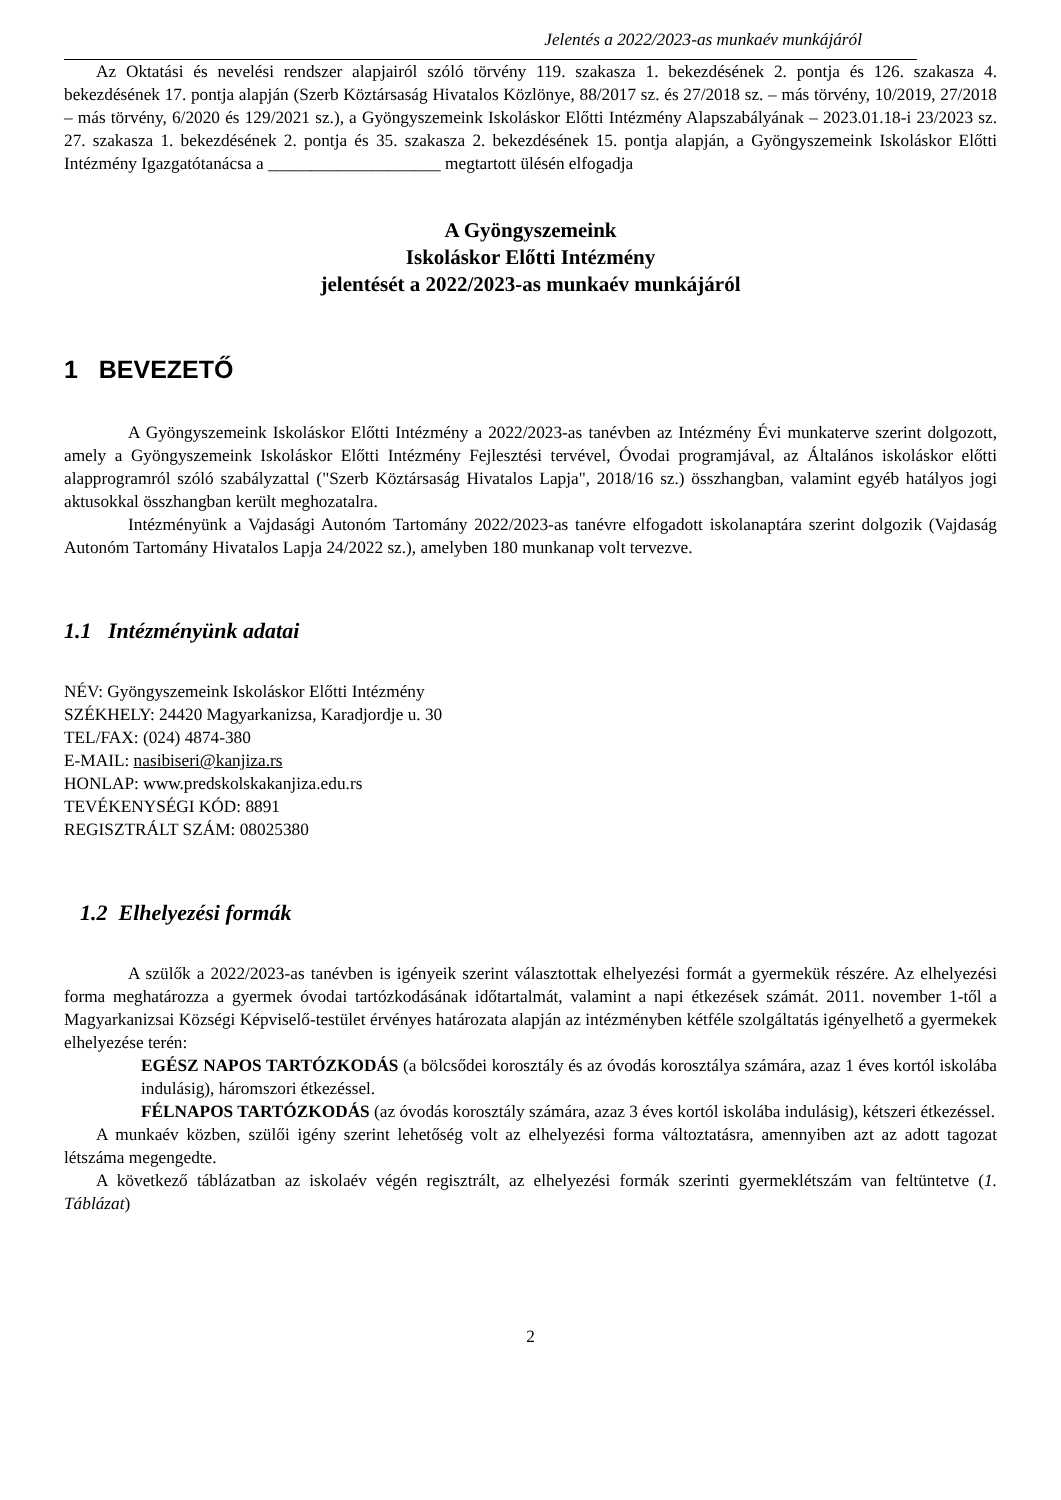Jelentés a 2022/2023-as munkaév munkájáról
Az Oktatási és nevelési rendszer alapjairól szóló törvény 119. szakasza 1. bekezdésének 2. pontja és 126. szakasza 4. bekezdésének 17. pontja alapján (Szerb Köztársaság Hivatalos Közlönye, 88/2017 sz. és 27/2018 sz. – más törvény, 10/2019, 27/2018 – más törvény, 6/2020 és 129/2021 sz.), a Gyöngyszemeink Iskoláskor Előtti Intézmény Alapszabályának – 2023.01.18-i 23/2023 sz. 27. szakasza 1. bekezdésének 2. pontja és 35. szakasza 2. bekezdésének 15. pontja alapján, a Gyöngyszemeink Iskoláskor Előtti Intézmény Igazgatótanácsa a ____________________ megtartott ülésén elfogadja
A Gyöngyszemeink
Iskoláskor Előtti Intézmény
jelentését a 2022/2023-as munkaév munkájáról
1 BEVEZETŐ
A Gyöngyszemeink Iskoláskor Előtti Intézmény a 2022/2023-as tanévben az Intézmény Évi munkaterve szerint dolgozott, amely a Gyöngyszemeink Iskoláskor Előtti Intézmény Fejlesztési tervével, Óvodai programjával, az Általános iskoláskor előtti alapprogramról szóló szabályzattal ("Szerb Köztársaság Hivatalos Lapja", 2018/16 sz.) összhangban, valamint egyéb hatályos jogi aktusokkal összhangban került meghozatalra.
Intézményünk a Vajdasági Autonóm Tartomány 2022/2023-as tanévre elfogadott iskolanaptára szerint dolgozik (Vajdaság Autonóm Tartomány Hivatalos Lapja 24/2022 sz.), amelyben 180 munkanap volt tervezve.
1.1 Intézményünk adatai
NÉV: Gyöngyszemeink Iskoláskor Előtti Intézmény
SZÉKHELY: 24420 Magyarkanizsa, Karadjordje u. 30
TEL/FAX: (024) 4874-380
E-MAIL: nasibiseri@kanjiza.rs
HONLAP: www.predskolskakanjiza.edu.rs
TEVÉKENYSÉGI KÓD: 8891
REGISZTRÁLT SZÁM: 08025380
1.2 Elhelyezési formák
A szülők a 2022/2023-as tanévben is igényeik szerint választottak elhelyezési formát a gyermekük részére. Az elhelyezési forma meghatározza a gyermek óvodai tartózkodásának időtartalmát, valamint a napi étkezések számát. 2011. november 1-től a Magyarkanizsai Községi Képviselő-testület érvényes határozata alapján az intézményben kétféle szolgáltatás igényelhető a gyermekek elhelyezése terén:
EGÉSZ NAPOS TARTÓZKODÁS (a bölcsődei korosztály és az óvodás korosztálya számára, azaz 1 éves kortól iskolába indulásig), háromszori étkezéssel.
FÉLNAPOS TARTÓZKODÁS (az óvodás korosztály számára, azaz 3 éves kortól iskolába indulásig), kétszeri étkezéssel.
A munkaév közben, szülői igény szerint lehetőség volt az elhelyezési forma változtatásra, amennyiben azt az adott tagozat létszáma megengedte.
A következő táblázatban az iskolaév végén regisztrált, az elhelyezési formák szerinti gyermeklétszám van feltüntetve (1. Táblázat)
2